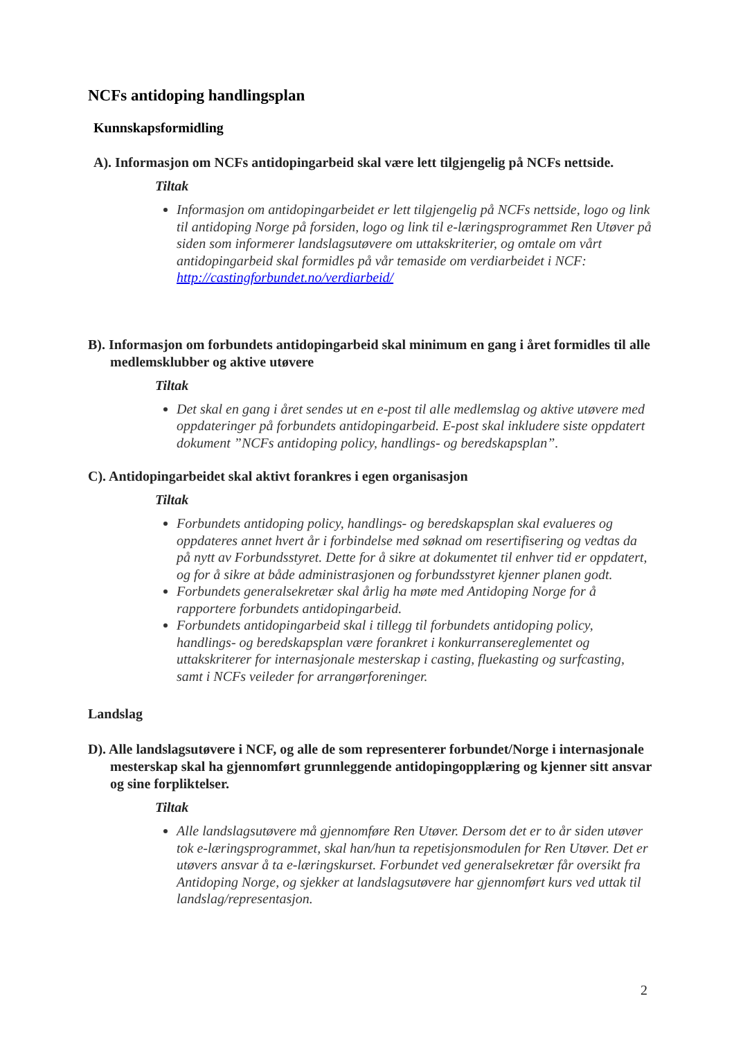NCFs antidoping handlingsplan
Kunnskapsformidling
A). Informasjon om NCFs antidopingarbeid skal være lett tilgjengelig på NCFs nettside.
Tiltak
Informasjon om antidopingarbeidet er lett tilgjengelig på NCFs nettside, logo og link til antidoping Norge på forsiden, logo og link til e-læringsprogrammet Ren Utøver på siden som informerer landslagsutøvere om uttakskriterier, og omtale om vårt antidopingarbeid skal formidles på vår temaside om verdiarbeidet i NCF: http://castingforbundet.no/verdiarbeid/
B). Informasjon om forbundets antidopingarbeid skal minimum en gang i året formidles til alle medlemsklubber og aktive utøvere
Tiltak
Det skal en gang i året sendes ut en e-post til alle medlemslag og aktive utøvere med oppdateringer på forbundets antidopingarbeid. E-post skal inkludere siste oppdatert dokument ”NCFs antidoping policy, handlings- og beredskapsplan”.
C). Antidopingarbeidet skal aktivt forankres i egen organisasjon
Tiltak
Forbundets antidoping policy, handlings- og beredskapsplan skal evalueres og oppdateres annet hvert år i forbindelse med søknad om resertifisering og vedtas da på nytt av Forbundsstyret. Dette for å sikre at dokumentet til enhver tid er oppdatert, og for å sikre at både administrasjonen og forbundsstyret kjenner planen godt.
Forbundets generalsekretær skal årlig ha møte med Antidoping Norge for å rapportere forbundets antidopingarbeid.
Forbundets antidopingarbeid skal i tillegg til forbundets antidoping policy, handlings- og beredskapsplan være forankret i konkurransereglementet og uttakskriterer for internasjonale mesterskap i casting, fluekasting og surfcasting, samt i NCFs veileder for arrangørforeninger.
Landslag
D). Alle landslagsutøvere i NCF, og alle de som representerer forbundet/Norge i internasjonale mesterskap skal ha gjennomført grunnleggende antidopingopplæring og kjenner sitt ansvar og sine forpliktelser.
Tiltak
Alle landslagsutøvere må gjennomføre Ren Utøver. Dersom det er to år siden utøver tok e-læringsprogrammet, skal han/hun ta repetisjonsmodulen for Ren Utøver. Det er utøvers ansvar å ta e-læringskurset. Forbundet ved generalsekretær får oversikt fra Antidoping Norge, og sjekker at landslagsutøvere har gjennomført kurs ved uttak til landslag/representasjon.
2